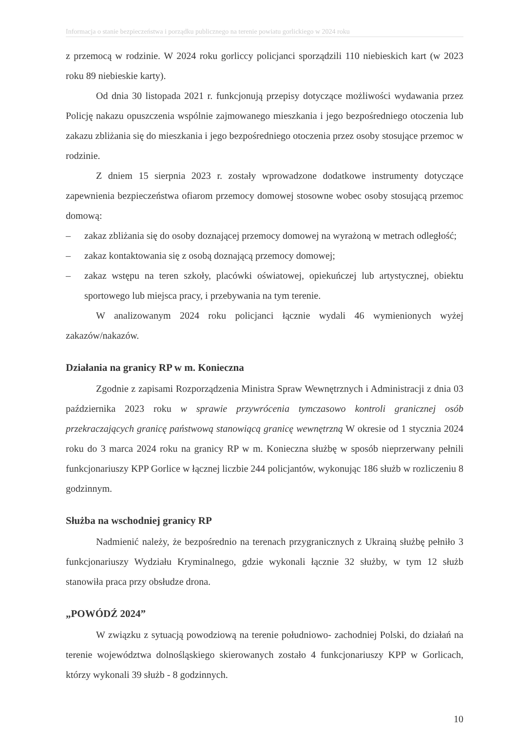Informacja o stanie bezpieczeństwa i porządku publicznego na terenie powiatu gorlickiego w 2024 roku
z przemocą w rodzinie. W 2024 roku gorliccy policjanci sporządzili 110 niebieskich kart (w 2023 roku 89 niebieskie karty).
Od dnia 30 listopada 2021 r. funkcjonują przepisy dotyczące możliwości wydawania przez Policję nakazu opuszczenia wspólnie zajmowanego mieszkania i jego bezpośredniego otoczenia lub zakazu zbliżania się do mieszkania i jego bezpośredniego otoczenia przez osoby stosujące przemoc w rodzinie.
Z dniem 15 sierpnia 2023 r. zostały wprowadzone dodatkowe instrumenty dotyczące zapewnienia bezpieczeństwa ofiarom przemocy domowej stosowne wobec osoby stosującą przemoc domową:
– zakaz zbliżania się do osoby doznającej przemocy domowej na wyrażoną w metrach odległość;
– zakaz kontaktowania się z osobą doznającą przemocy domowej;
– zakaz wstępu na teren szkoły, placówki oświatowej, opiekuńczej lub artystycznej, obiektu sportowego lub miejsca pracy, i przebywania na tym terenie.
W analizowanym 2024 roku policjanci łącznie wydali 46 wymienionych wyżej zakazów/nakazów.
Działania na granicy RP w m. Konieczna
Zgodnie z zapisami Rozporządzenia Ministra Spraw Wewnętrznych i Administracji z dnia 03 października 2023 roku w sprawie przywrócenia tymczasowo kontroli granicznej osób przekraczających granicę państwową stanowiącą granicę wewnętrzną W okresie od 1 stycznia 2024 roku do 3 marca 2024 roku na granicy RP w m. Konieczna służbę w sposób nieprzerwany pełnili funkcjonariuszy KPP Gorlice w łącznej liczbie 244 policjantów, wykonując 186 służb w rozliczeniu 8 godzinnym.
Służba na wschodniej granicy RP
Nadmienić należy, że bezpośrednio na terenach przygranicznych z Ukrainą służbę pełniło 3 funkcjonariuszy Wydziału Kryminalnego, gdzie wykonali łącznie 32 służby, w tym 12 służb stanowiła praca przy obsłudze drona.
„POWÓDŹ 2024”
W związku z sytuacją powodziową na terenie południowo- zachodniej Polski, do działań na terenie województwa dolnośląskiego skierowanych zostało 4 funkcjonariuszy KPP w Gorlicach, którzy wykonali 39 służb - 8 godzinnych.
10